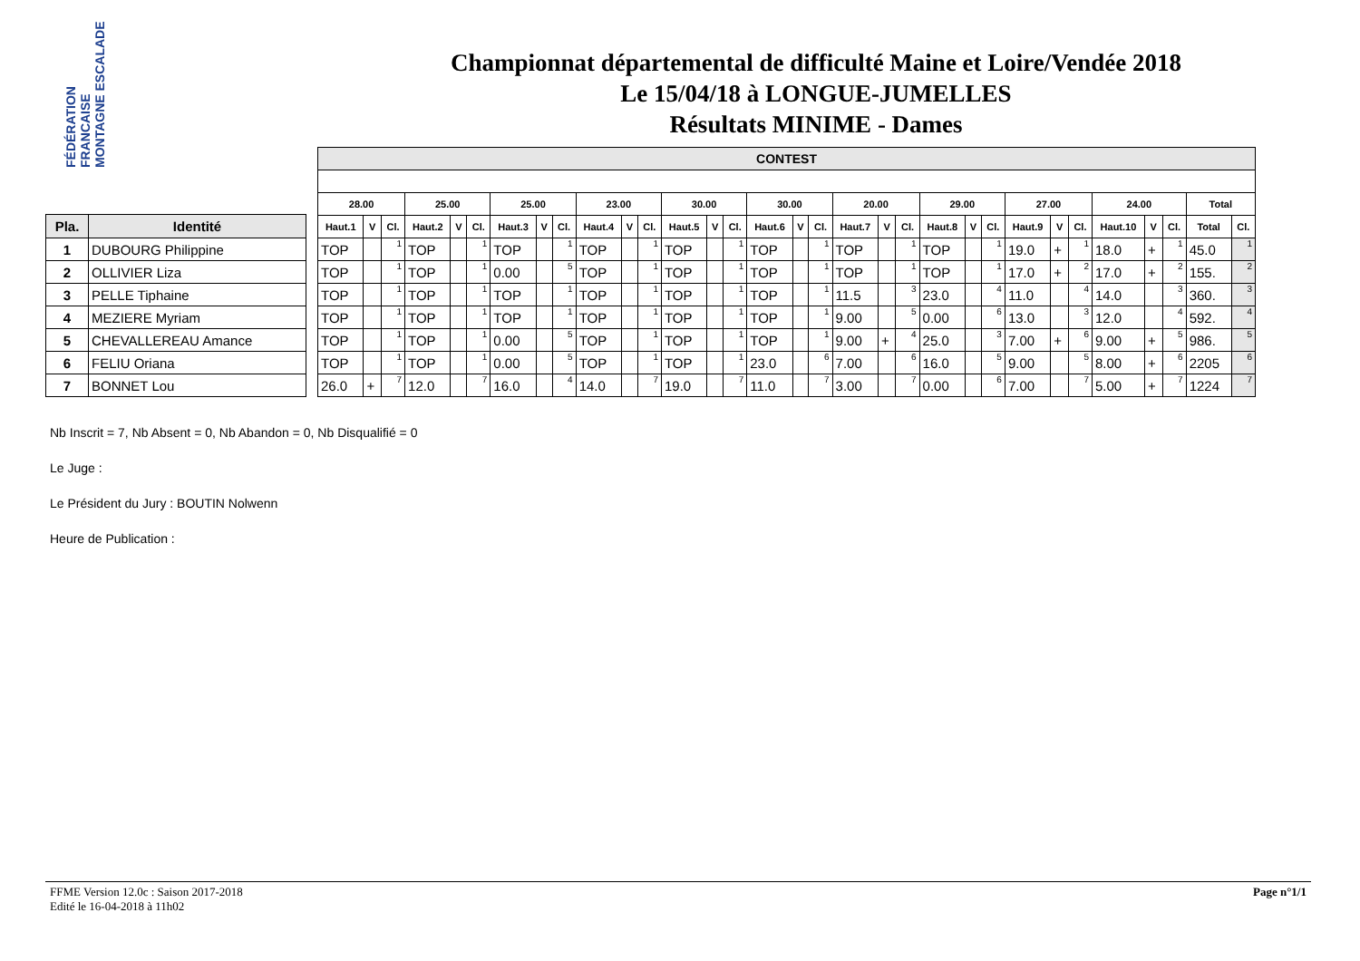FÉDÉRATION FRANCAISE MONTAGNE ESCALADE
Championnat départemental de difficulté Maine et Loire/Vendée 2018
Le 15/04/18 à LONGUE-JUMELLES
Résultats MINIME - Dames
| Pla. | Identité |
| --- | --- |
| 1 | DUBOURG Philippine |
| 2 | OLLIVIER Liza |
| 3 | PELLE Tiphaine |
| 4 | MEZIERE Myriam |
| 5 | CHEVALLEREAU Amance |
| 6 | FELIU Oriana |
| 7 | BONNET Lou |
| CONTEST | | | | | | | | | | | | | | | | | | | | | | | | | | | | | | | |
| --- | --- | --- | --- | --- | --- | --- | --- | --- | --- | --- | --- | --- | --- | --- | --- | --- | --- | --- | --- | --- | --- | --- | --- | --- | --- | --- | --- | --- | --- | --- | --- |
| 28.00 | | | 25.00 | | | 25.00 | | | 23.00 | | | 30.00 | | | 30.00 | | | 20.00 | | | 29.00 | | | 27.00 | | | 24.00 | | | Total | |
| Haut.1 | V | Cl. | Haut.2 | V | Cl. | Haut.3 | V | Cl. | Haut.4 | V | Cl. | Haut.5 | V | Cl. | Haut.6 | V | Cl. | Haut.7 | V | Cl. | Haut.8 | V | Cl. | Haut.9 | V | Cl. | Haut.10 | V | Cl. | Total | Cl. |
| TOP | | 1 | TOP | | 1 | TOP | | 1 | TOP | | 1 | TOP | | 1 | TOP | | 1 | TOP | | 1 | TOP | | 1 | 19.0 | + | 1 | 18.0 | + | 1 | 45.0 | 1 |
| TOP | | 1 | TOP | | 1 | 0.00 | | 5 | TOP | | 1 | TOP | | 1 | TOP | | 1 | TOP | | 1 | TOP | | 1 | 17.0 | + | 2 | 17.0 | + | 2 | 155. | 2 |
| TOP | | 1 | TOP | | 1 | TOP | | 1 | TOP | | 1 | TOP | | 1 | TOP | | 1 | 11.5 | | 3 | 23.0 | | 4 | 11.0 | | 4 | 14.0 | | 3 | 360. | 3 |
| TOP | | 1 | TOP | | 1 | TOP | | 1 | TOP | | 1 | TOP | | 1 | TOP | | 1 | 9.00 | | 5 | 0.00 | | 6 | 13.0 | | 3 | 12.0 | | 4 | 592. | 4 |
| TOP | | 1 | TOP | | 1 | 0.00 | | 5 | TOP | | 1 | TOP | | 1 | TOP | | 1 | 9.00 | + | 4 | 25.0 | | 3 | 7.00 | + | 6 | 9.00 | + | 5 | 986. | 5 |
| TOP | | 1 | TOP | | 1 | 0.00 | | 5 | TOP | | 1 | TOP | | 1 | 23.0 | | 6 | 7.00 | | 6 | 16.0 | | 5 | 9.00 | | 5 | 8.00 | + | 6 | 2205 | 6 |
| 26.0 | + | 7 | 12.0 | | 7 | 16.0 | | 4 | 14.0 | | 7 | 19.0 | | 7 | 11.0 | | 7 | 3.00 | | 7 | 0.00 | | 6 | 7.00 | | 7 | 5.00 | + | 7 | 1224 | 7 |
Nb Inscrit = 7, Nb Absent = 0, Nb Abandon = 0, Nb Disqualifié = 0
Le Juge :
Le Président du Jury : BOUTIN Nolwenn
Heure de Publication :
FFME Version 12.0c : Saison 2017-2018
Edité le 16-04-2018 à 11h02
Page n°1/1